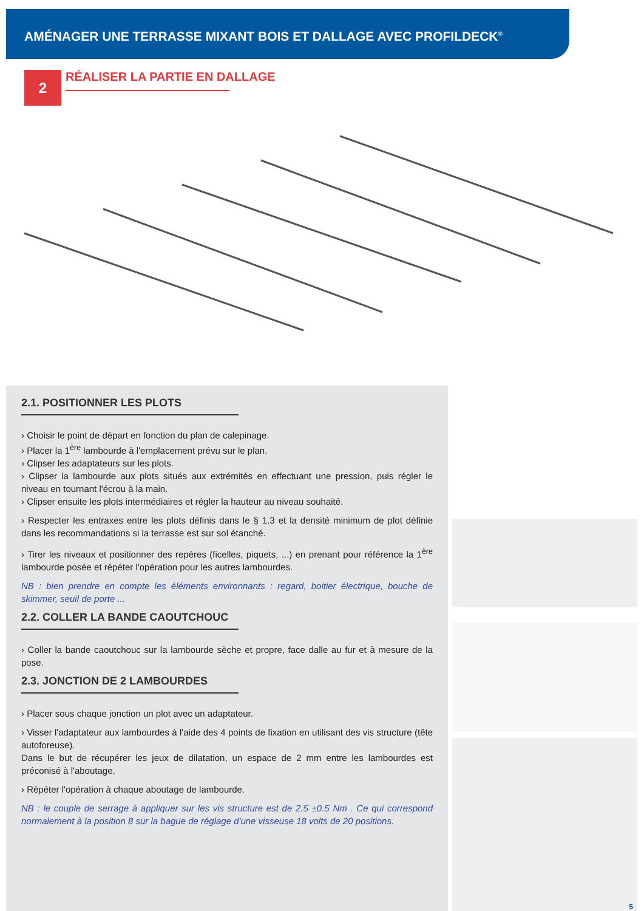AMÉNAGER UNE TERRASSE MIXANT BOIS ET DALLAGE AVEC PROFILDECK<sup>®</sup>
2
RÉALISER LA PARTIE EN DALLAGE
2.1. POSITIONNER LES PLOTS
› Choisir le point de départ en fonction du plan de calepinage.
› Placer la 1<sup>ère</sup> lambourde à l'emplacement prévu sur le plan.
› Clipser les adaptateurs sur les plots.
› Clipser la lambourde aux plots situés aux extrémités en effectuant une pression, puis régler le niveau en tournant l'écrou à la main.
› Clipser ensuite les plots intermédiaires et régler la hauteur au niveau souhaité.
› Respecter les entraxes entre les plots définis dans le § 1.3 et la densité minimum de plot définie dans les recommandations si la terrasse est sur sol étanché.
› Tirer les niveaux et positionner des repères (ficelles, piquets, ...) en prenant pour référence la 1<sup>ère</sup> lambourde posée et répéter l'opération pour les autres lambourdes.
NB : bien prendre en compte les éléments environnants : regard, boitier électrique, bouche de skimmer, seuil de porte ...
2.2. COLLER LA BANDE CAOUTCHOUC
› Coller la bande caoutchouc sur la lambourde sèche et propre, face dalle au fur et à mesure de la pose.
2.3. JONCTION DE 2 LAMBOURDES
› Placer sous chaque jonction un plot avec un adaptateur.
› Visser l'adaptateur aux lambourdes à l'aide des 4 points de fixation en utilisant des vis structure (tête autoforeuse).
Dans le but de récupérer les jeux de dilatation, un espace de 2 mm entre les lambourdes est préconisé à l'aboutage.
› Répéter l'opération à chaque aboutage de lambourde.
NB : le couple de serrage à appliquer sur les vis structure est de 2.5 ±0.5 Nm . Ce qui correspond normalement à la position 8 sur la bague de réglage d'une visseuse 18 volts de 20 positions.
5